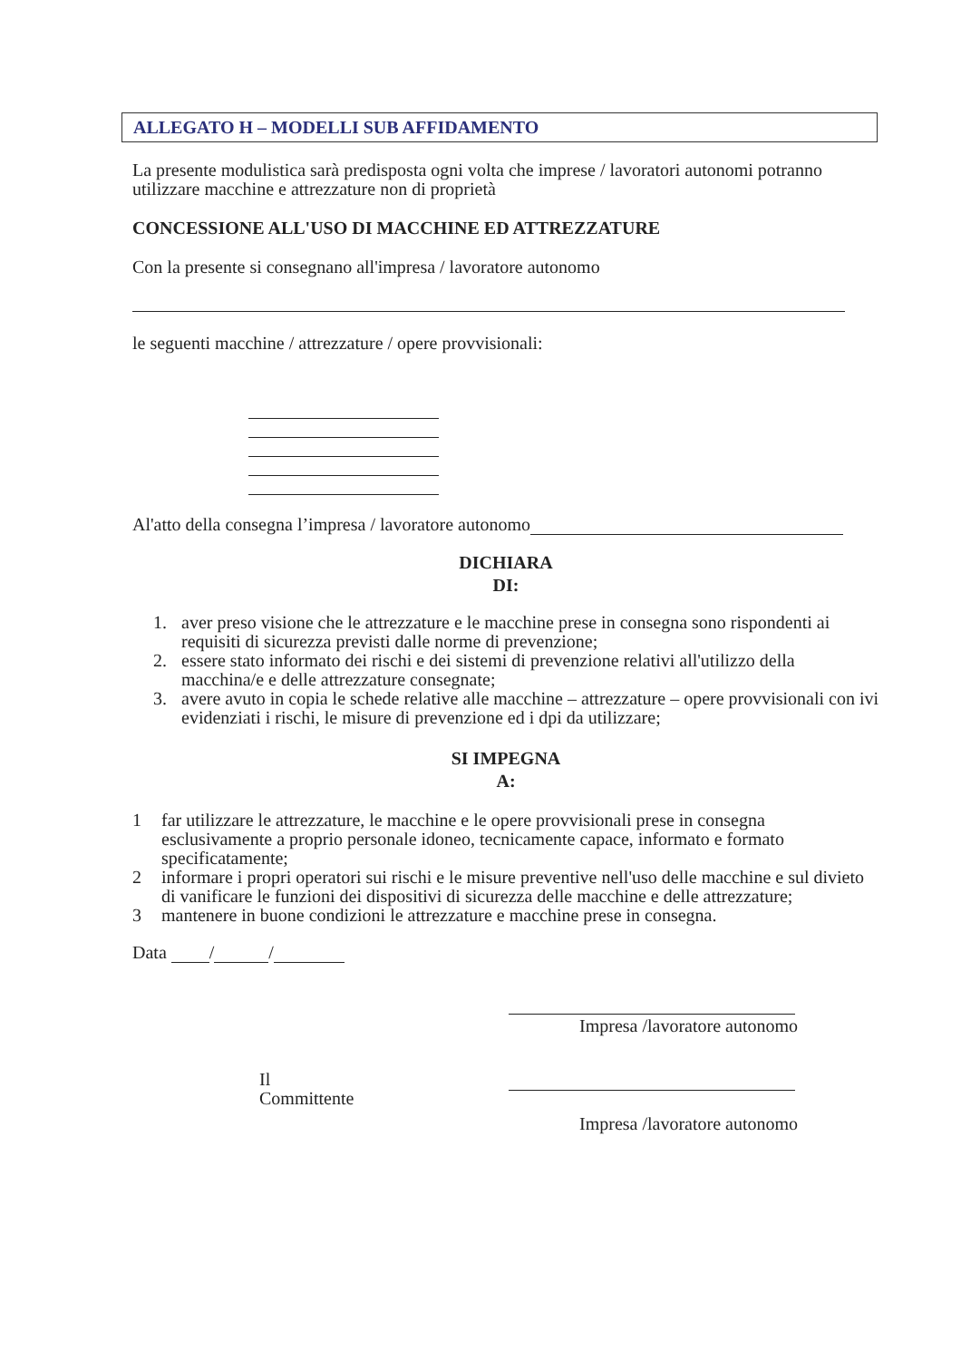ALLEGATO H – MODELLI SUB AFFIDAMENTO
La presente modulistica sarà predisposta ogni volta che imprese / lavoratori autonomi potranno utilizzare macchine e attrezzature non di proprietà
CONCESSIONE ALL'USO DI MACCHINE ED ATTREZZATURE
Con la presente si consegnano all'impresa / lavoratore autonomo
le seguenti macchine / attrezzature / opere provvisionali:
Al'atto della consegna l’impresa / lavoratore autonomo
DICHIARA
DI:
1. aver preso visione che le attrezzature e le macchine prese in consegna sono rispondenti ai requisiti di sicurezza previsti dalle norme di prevenzione;
2. essere stato informato dei rischi e dei sistemi di prevenzione relativi all'utilizzo della macchina/e e delle attrezzature consegnate;
3. avere avuto in copia le schede relative alle macchine – attrezzature – opere provvisionali con ivi evidenziati i rischi, le misure di prevenzione ed i dpi da utilizzare;
SI IMPEGNA
A:
1 far utilizzare le attrezzature, le macchine e le opere provvisionali prese in consegna esclusivamente a proprio personale idoneo, tecnicamente capace, informato e formato specificatamente;
2 informare i propri operatori sui rischi e le misure preventive nell'uso delle macchine e sul divieto di vanificare le funzioni dei dispositivi di sicurezza delle macchine e delle attrezzature;
3 mantenere in buone condizioni le attrezzature e macchine prese in consegna.
Data / /
Impresa /lavoratore autonomo
Il
Committente
Impresa /lavoratore autonomo